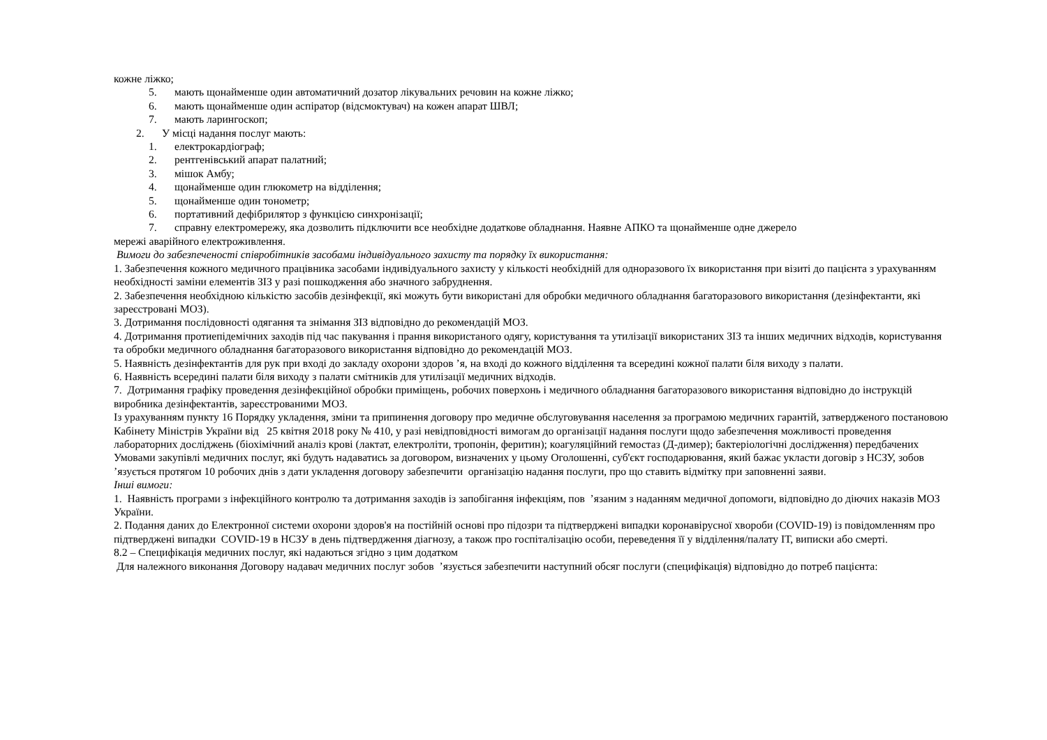кожне ліжко;
5. мають щонайменше один автоматичний дозатор лікувальних речовин на кожне ліжко;
6. мають щонайменше один аспіратор (відсмоктувач) на кожен апарат ШВЛ;
7. мають ларингоскоп;
2. У місці надання послуг мають:
1. електрокардіограф;
2. рентгенівський апарат палатний;
3. мішок Амбу;
4. щонайменше один глюкометр на відділення;
5. щонайменше один тонометр;
6. портативний дефібрилятор з функцією синхронізації;
7. справну електромережу, яка дозволить підключити все необхідне додаткове обладнання. Наявне АПКО та щонайменше одне джерело
мережі аварійного електроживлення.
Вимоги до забезпеченості співробітників засобами індивідуального захисту та порядку їх використання:
1. Забезпечення кожного медичного працівника засобами індивідуального захисту у кількості необхідній для одноразового їх використання при візиті до пацієнта з урахуванням необхідності заміни елементів ЗІЗ у разі пошкодження або значного забруднення.
2. Забезпечення необхідною кількістю засобів дезінфекції, які можуть бути використані для обробки медичного обладнання багаторазового використання (дезінфектанти, які зареєстровані МОЗ).
3. Дотримання послідовності одягання та знімання ЗІЗ відповідно до рекомендацій МОЗ.
4. Дотримання протиепідемічних заходів під час пакування і прання використаного одягу, користування та утилізації використаних ЗІЗ та інших медичних відходів, користування та обробки медичного обладнання багаторазового використання відповідно до рекомендацій МОЗ.
5. Наявність дезінфектантів для рук при вході до закладу охорони здоров ’я, на вході до кожного відділення та всередині кожної палати біля виходу з палати.
6. Наявність всередині палати біля виходу з палати смітників для утилізації медичних відходів.
7. Дотримання графіку проведення дезінфекційної обробки приміщень, робочих поверхонь і медичного обладнання багаторазового використання відповідно до інструкцій виробника дезінфектантів, зареєстрованими МОЗ.
Із урахуванням пункту 16 Порядку укладення, зміни та припинення договору про медичне обслуговування населення за програмою медичних гарантій, затвердженого постановою Кабінету Міністрів України від 25 квітня 2018 року № 410, у разі невідповідності вимогам до організації надання послуги щодо забезпечення можливості проведення лабораторних досліджень (біохімічний аналіз крові (лактат, електроліти, тропонін, феритин); коагуляційний гемостаз (Д-димер); бактеріологічні дослідження) передбачених Умовами закупівлі медичних послуг, які будуть надаватись за договором, визначених у цьому Оголошенні, суб'єкт господарювання, який бажає укласти договір з НСЗУ, зобов ’язується протягом 10 робочих днів з дати укладення договору забезпечити організацію надання послуги, про що ставить відмітку при заповненні заяви.
Інші вимоги:
1. Наявність програми з інфекційного контролю та дотримання заходів із запобігання інфекціям, пов ’язаним з наданням медичної допомоги, відповідно до діючих наказів МОЗ України.
2. Подання даних до Електронної системи охорони здоров'я на постійній основі про підозри та підтверджені випадки коронавірусної хвороби (COVID-19) із повідомленням про підтверджені випадки COVID-19 в НСЗУ в день підтвердження діагнозу, а також про госпіталізацію особи, переведення її у відділення/палату ІТ, виписки або смерті.
8.2 – Специфікація медичних послуг, які надаються згідно з цим додатком
Для належного виконання Договору надавач медичних послуг зобов ’язується забезпечити наступний обсяг послуги (специфікація) відповідно до потреб пацієнта: